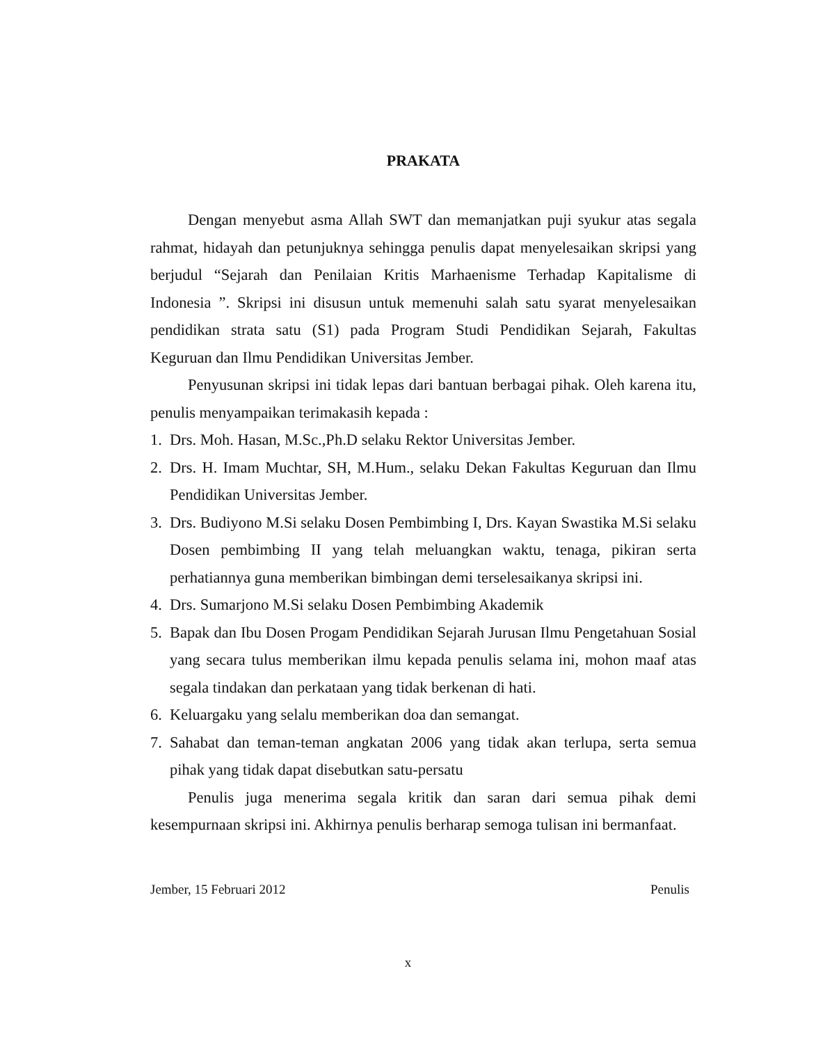PRAKATA
Dengan menyebut asma Allah SWT dan memanjatkan puji syukur atas segala rahmat, hidayah dan petunjuknya sehingga penulis dapat menyelesaikan skripsi yang berjudul “Sejarah dan Penilaian Kritis Marhaenisme Terhadap Kapitalisme di Indonesia ”. Skripsi ini disusun untuk memenuhi salah satu syarat menyelesaikan pendidikan strata satu (S1) pada Program Studi Pendidikan Sejarah, Fakultas Keguruan dan Ilmu Pendidikan Universitas Jember.
Penyusunan skripsi ini tidak lepas dari bantuan berbagai pihak. Oleh karena itu, penulis menyampaikan terimakasih kepada :
1. Drs. Moh. Hasan, M.Sc.,Ph.D selaku Rektor Universitas Jember.
2. Drs. H. Imam Muchtar, SH, M.Hum., selaku Dekan Fakultas Keguruan dan Ilmu Pendidikan Universitas Jember.
3. Drs. Budiyono M.Si selaku Dosen Pembimbing I, Drs. Kayan Swastika M.Si selaku Dosen pembimbing II yang telah meluangkan waktu, tenaga, pikiran serta perhatiannya guna memberikan bimbingan demi terselesaikanya skripsi ini.
4. Drs. Sumarjono M.Si selaku Dosen Pembimbing Akademik
5. Bapak dan Ibu Dosen Progam Pendidikan Sejarah Jurusan Ilmu Pengetahuan Sosial yang secara tulus memberikan ilmu kepada penulis selama ini, mohon maaf atas segala tindakan dan perkataan yang tidak berkenan di hati.
6. Keluargaku yang selalu memberikan doa dan semangat.
7. Sahabat dan teman-teman angkatan 2006 yang tidak akan terlupa, serta semua pihak yang tidak dapat disebutkan satu-persatu
Penulis juga menerima segala kritik dan saran dari semua pihak demi kesempurnaan skripsi ini. Akhirnya penulis berharap semoga tulisan ini bermanfaat.
Jember, 15 Februari 2012 Penulis
x